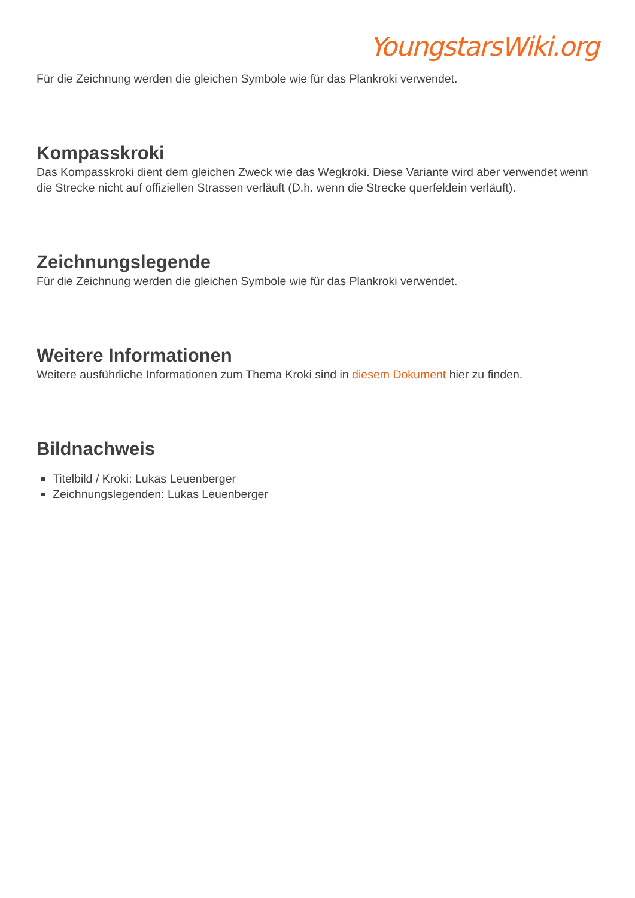YoungstarsWiki.org
Für die Zeichnung werden die gleichen Symbole wie für das Plankroki verwendet.
Kompasskroki
Das Kompasskroki dient dem gleichen Zweck wie das Wegkroki. Diese Variante wird aber verwendet wenn die Strecke nicht auf offiziellen Strassen verläuft (D.h. wenn die Strecke querfeldein verläuft).
Zeichnungslegende
Für die Zeichnung werden die gleichen Symbole wie für das Plankroki verwendet.
Weitere Informationen
Weitere ausführliche Informationen zum Thema Kroki sind in diesem Dokument hier zu finden.
Bildnachweis
Titelbild / Kroki: Lukas Leuenberger
Zeichnungslegenden: Lukas Leuenberger